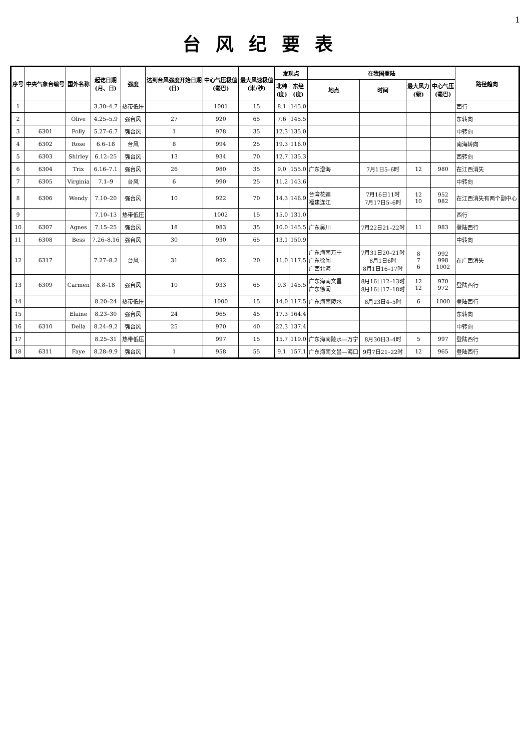1
台风纪要表
| 序号 | 中央气象台编号 | 国外名称 | 起讫日期 (月、日) | 强度 | 达到台风强度开始日期 (日) | 中心气压极值 (毫巴) | 最大风速极值 (米/秒) | 发现点 | | 在我国登陆 | | | | 路径趋向 |
| --- | --- | --- | --- | --- | --- | --- | --- | --- | --- | --- | --- | --- | --- | --- |
| | | | | | | | | 北纬 (度) | 东经 (度) | 地点 | 时间 | 最大风力 (级) | 中心气压 (毫巴) | |
| 1 | | | 3.30–4.7 | 热带低压 | | 1001 | 15 | 8.1 | 145.0 | | | | | 西行 |
| 2 | | Olive | 4.25–5.9 | 强台风 | 27 | 920 | 65 | 7.6 | 145.5 | | | | | 东转向 |
| 3 | 6301 | Polly | 5.27–6.7 | 强台风 | 1 | 978 | 35 | 12.3 | 135.0 | | | | | 中转向 |
| 4 | 6302 | Rose | 6.6–18 | 台风 | 8 | 994 | 25 | 19.3 | 116.0 | | | | | 南海转向 |
| 5 | 6303 | Shirley | 6.12–25 | 强台风 | 13 | 934 | 70 | 12.7 | 135.3 | | | | | 西转向 |
| 6 | 6304 | Trix | 6.16–7.1 | 强台风 | 26 | 980 | 35 | 9.0 | 155.0 | 广东澄海 | 7月1日5–6时 | 12 | 980 | 在江西消失 |
| 7 | 6305 | Virginia | 7.1–9 | 台风 | 6 | 990 | 25 | 11.2 | 143.6 | | | | | 中转向 |
| 8 | 6306 | Wendy | 7.10–20 | 强台风 | 10 | 922 | 70 | 14.3 | 146.9 | 台湾花莲 福建连江 | 7月16日11时 7月17日5–6时 | 12 10 | 952 982 | 在江西消失有两个副中心 |
| 9 | | | 7.10–13 | 热带低压 | | 1002 | 15 | 15.0 | 131.0 | | | | | 西行 |
| 10 | 6307 | Agnes | 7.15–25 | 强台风 | 18 | 983 | 35 | 10.0 | 145.5 | 广东吴川 | 7月22日21–22时 | 11 | 983 | 登陆西行 |
| 11 | 6308 | Bess | 7.26–8.16 | 强台风 | 30 | 930 | 65 | 13.1 | 150.9 | | | | | 中转向 |
| 12 | 6317 | | 7.27–8.2 | 台风 | 31 | 992 | 20 | 11.0 | 117.5 | 广东海南万宁 广东徐闻 广西北海 | 7月31日20–21时 8月1日6时 8月1日16–17时 | 8 7 6 | 992 998 1002 | 在广西消失 |
| 13 | 6309 | Carmen | 8.8–18 | 强台风 | 10 | 933 | 65 | 9.3 | 145.5 | 广东海南文昌 广东徐闻 | 8月16日12–13时 8月16日17–18时 | 12 12 | 970 972 | 登陆西行 |
| 14 | | | 8.20–24 | 热带低压 | | 1000 | 15 | 14.0 | 117.5 | 广东海南陵水 | 8月23日4–5时 | 6 | 1000 | 登陆西行 |
| 15 | | Elaine | 8.23–30 | 强台风 | 24 | 965 | 45 | 17.3 | 164.4 | | | | | 东转向 |
| 16 | 6310 | Della | 8.24–9.2 | 强台风 | 25 | 970 | 40 | 22.3 | 137.4 | | | | | 中转向 |
| 17 | | | 8.25–31 | 热带低压 | | 997 | 15 | 15.7 | 119.0 | 广东海南陵水—万宁 | 8月30日3–4时 | 5 | 997 | 登陆西行 |
| 18 | 6311 | Faye | 8.28–9.9 | 强台风 | 1 | 958 | 55 | 9.1 | 157.1 | 广东海南文昌—海口 | 9月7日21–22时 | 12 | 965 | 登陆西行 |